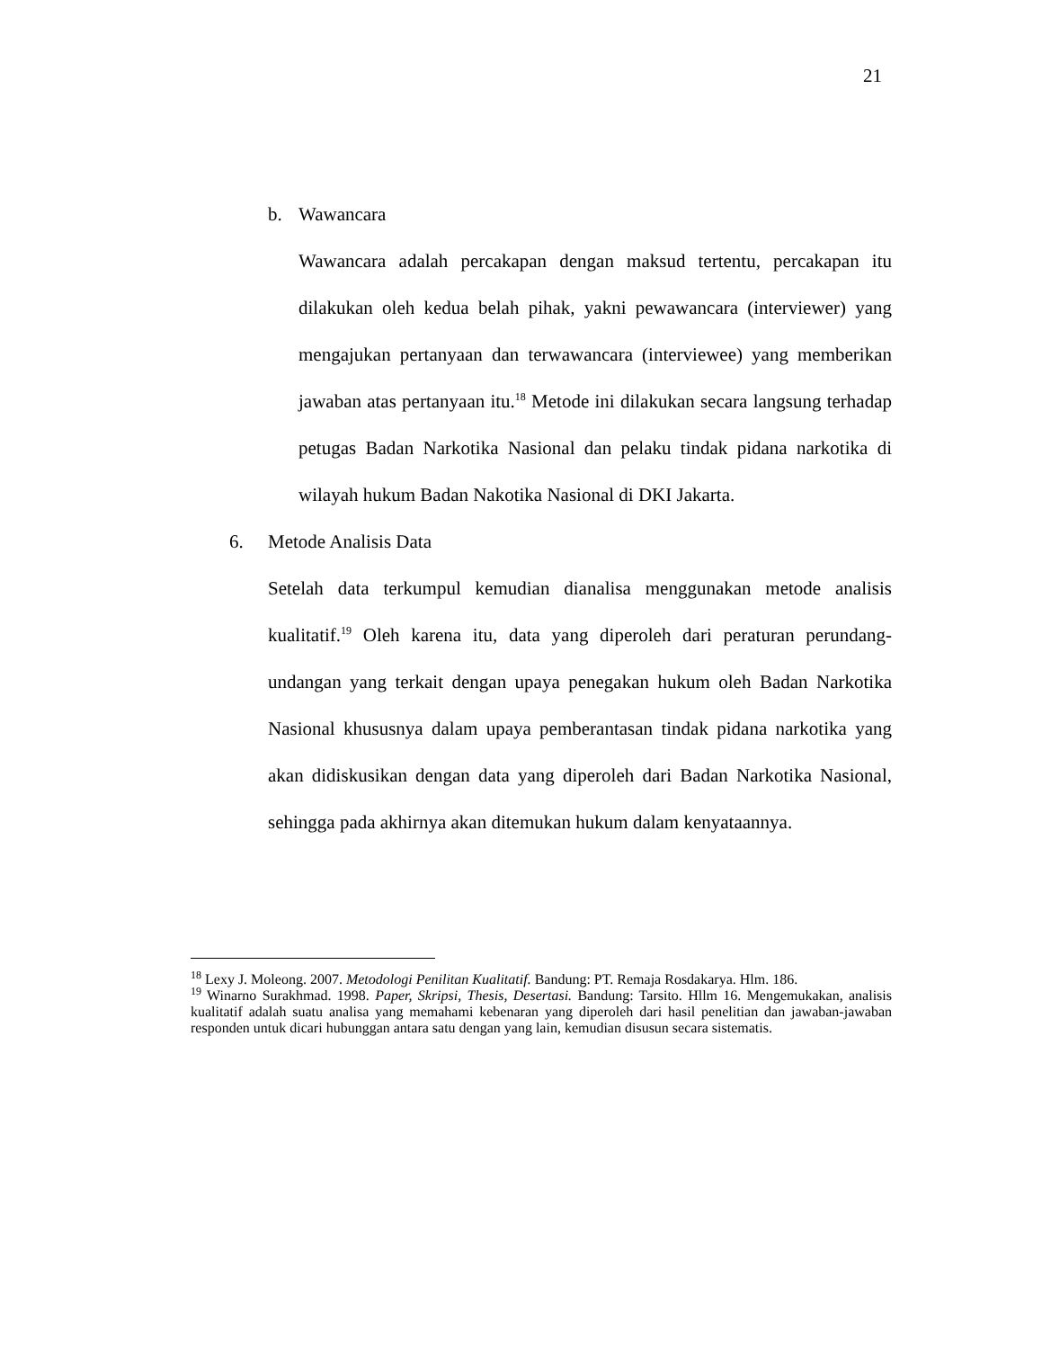21
b. Wawancara
Wawancara adalah percakapan dengan maksud tertentu, percakapan itu dilakukan oleh kedua belah pihak, yakni pewawancara (interviewer) yang mengajukan pertanyaan dan terwawancara (interviewee) yang memberikan jawaban atas pertanyaan itu.<sup>18</sup> Metode ini dilakukan secara langsung terhadap petugas Badan Narkotika Nasional dan pelaku tindak pidana narkotika di wilayah hukum Badan Nakotika Nasional di DKI Jakarta.
6. Metode Analisis Data
Setelah data terkumpul kemudian dianalisa menggunakan metode analisis kualitatif.<sup>19</sup> Oleh karena itu, data yang diperoleh dari peraturan perundang-undangan yang terkait dengan upaya penegakan hukum oleh Badan Narkotika Nasional khususnya dalam upaya pemberantasan tindak pidana narkotika yang akan didiskusikan dengan data yang diperoleh dari Badan Narkotika Nasional, sehingga pada akhirnya akan ditemukan hukum dalam kenyataannya.
<sup>18</sup> Lexy J. Moleong. 2007. Metodologi Penilitan Kualitatif. Bandung: PT. Remaja Rosdakarya. Hlm. 186.
<sup>19</sup> Winarno Surakhmad. 1998. Paper, Skripsi, Thesis, Desertasi. Bandung: Tarsito. Hllm 16. Mengemukakan, analisis kualitatif adalah suatu analisa yang memahami kebenaran yang diperoleh dari hasil penelitian dan jawaban-jawaban responden untuk dicari hubunggan antara satu dengan yang lain, kemudian disusun secara sistematis.